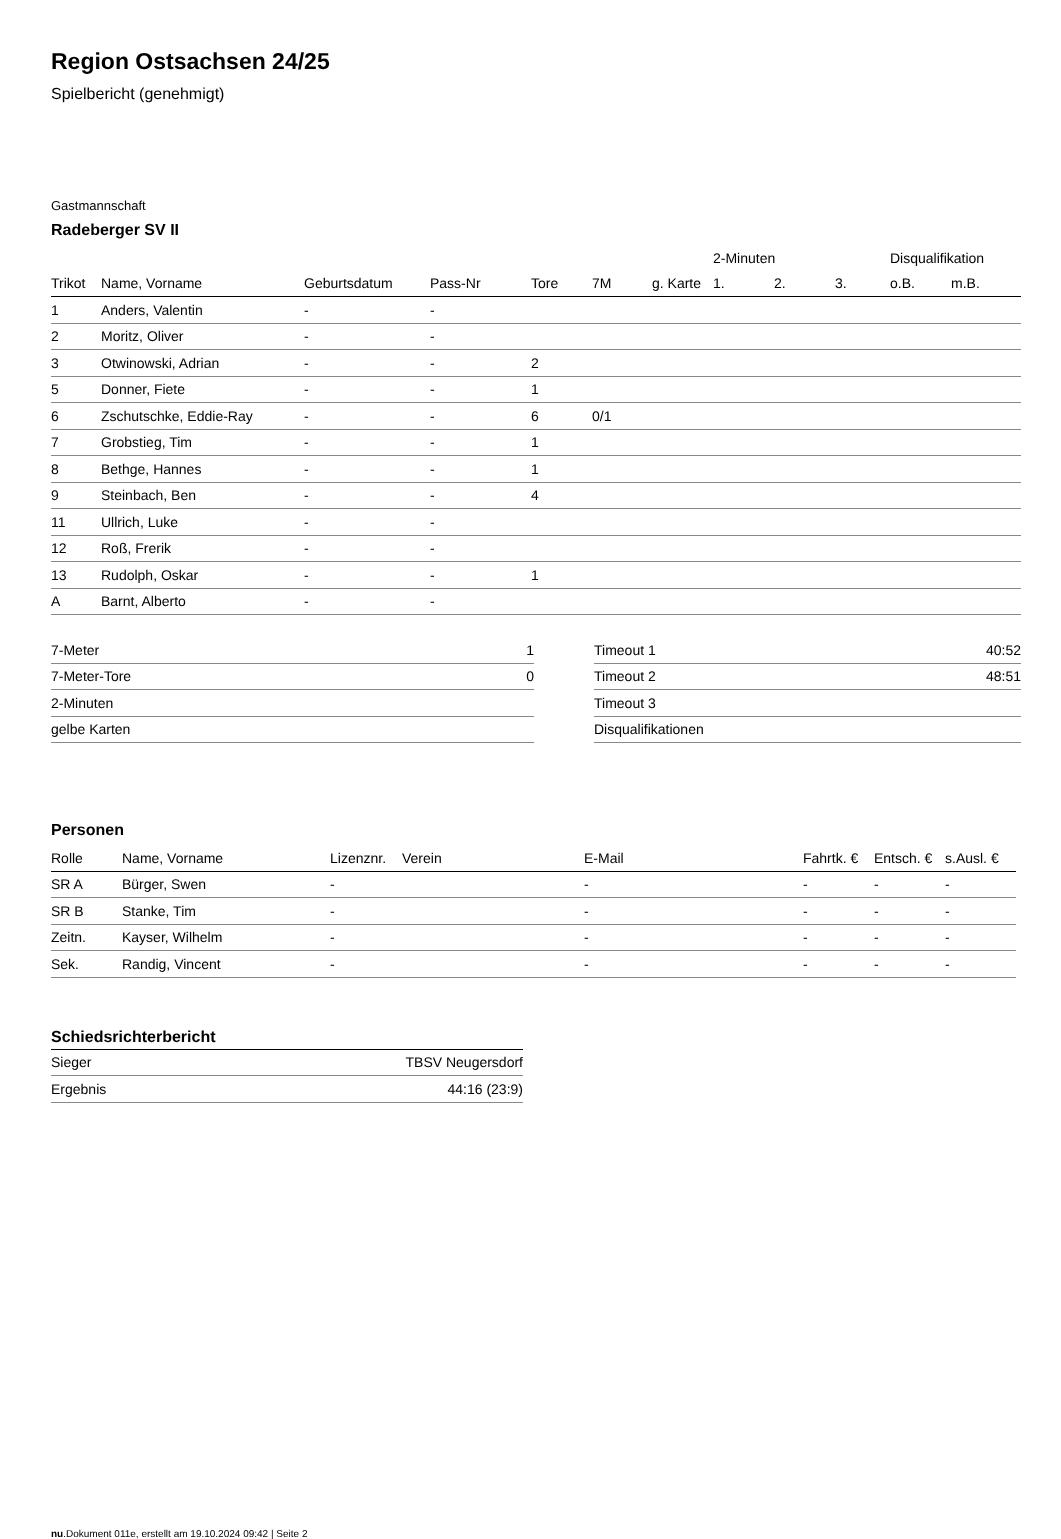Region Ostsachsen 24/25
Spielbericht (genehmigt)
Gastmannschaft
Radeberger SV II
| | | | | | | | 2-Minuten | | | Disqualifikation | |
| --- | --- | --- | --- | --- | --- | --- | --- | --- | --- | --- | --- |
| Trikot | Name, Vorname | Geburtsdatum | Pass-Nr | Tore | 7M | g. Karte | 1. | 2. | 3. | o.B. | m.B. |
| 1 | Anders, Valentin | - | - | | | | | | | | |
| 2 | Moritz, Oliver | - | - | | | | | | | | |
| 3 | Otwinowski, Adrian | - | - | 2 | | | | | | | |
| 5 | Donner, Fiete | - | - | 1 | | | | | | | |
| 6 | Zschutschke, Eddie-Ray | - | - | 6 | 0/1 | | | | | | |
| 7 | Grobstieg, Tim | - | - | 1 | | | | | | | |
| 8 | Bethge, Hannes | - | - | 1 | | | | | | | |
| 9 | Steinbach, Ben | - | - | 4 | | | | | | | |
| 11 | Ullrich, Luke | - | - | | | | | | | | |
| 12 | Roß, Frerik | - | - | | | | | | | | |
| 13 | Rudolph, Oskar | - | - | 1 | | | | | | | |
| A | Barnt, Alberto | - | - | | | | | | | | |
| 7-Meter | 1 |
| 7-Meter-Tore | 0 |
| 2-Minuten | |
| gelbe Karten | |
| Timeout 1 | 40:52 |
| Timeout 2 | 48:51 |
| Timeout 3 | |
| Disqualifikationen | |
Personen
| Rolle | Name, Vorname | Lizenznr. | Verein | E-Mail | Fahrtk. € | Entsch. € | s.Ausl. € |
| --- | --- | --- | --- | --- | --- | --- | --- |
| SR A | Bürger, Swen | - | | - | - | - | - |
| SR B | Stanke, Tim | - | | - | - | - | - |
| Zeitn. | Kayser, Wilhelm | - | | - | - | - | - |
| Sek. | Randig, Vincent | - | | - | - | - | - |
Schiedsrichterbericht
| Sieger | TBSV Neugersdorf |
| Ergebnis | 44:16 (23:9) |
nu.Dokument 011e, erstellt am 19.10.2024 09:42 | Seite 2